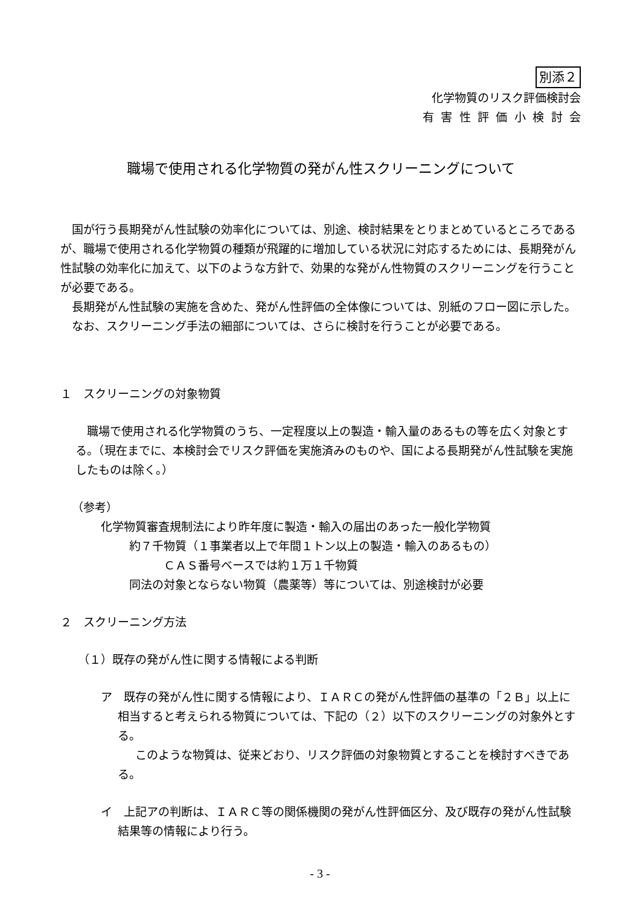別添２
化学物質のリスク評価検討会
有害性評価小検討会
職場で使用される化学物質の発がん性スクリーニングについて
国が行う長期発がん性試験の効率化については、別途、検討結果をとりまとめているところであるが、職場で使用される化学物質の種類が飛躍的に増加している状況に対応するためには、長期発がん性試験の効率化に加えて、以下のような方針で、効果的な発がん性物質のスクリーニングを行うことが必要である。
長期発がん性試験の実施を含めた、発がん性評価の全体像については、別紙のフロー図に示した。
なお、スクリーニング手法の細部については、さらに検討を行うことが必要である。
１　スクリーニングの対象物質
職場で使用される化学物質のうち、一定程度以上の製造・輸入量のあるもの等を広く対象とする。（現在までに、本検討会でリスク評価を実施済みのものや、国による長期発がん性試験を実施したものは除く。）
（参考）
化学物質審査規制法により昨年度に製造・輸入の届出のあった一般化学物質
約７千物質（１事業者以上で年間１トン以上の製造・輸入のあるもの）
ＣＡＳ番号ベースでは約１万１千物質
同法の対象とならない物質（農薬等）等については、別途検討が必要
２　スクリーニング方法
（１）既存の発がん性に関する情報による判断
ア　既存の発がん性に関する情報により、ＩＡＲＣの発がん性評価の基準の「２Ｂ」以上に相当すると考えられる物質については、下記の（２）以下のスクリーニングの対象外とする。
このような物質は、従来どおり、リスク評価の対象物質とすることを検討すべきである。
イ　上記アの判断は、ＩＡＲＣ等の関係機関の発がん性評価区分、及び既存の発がん性試験結果等の情報により行う。
- 3 -